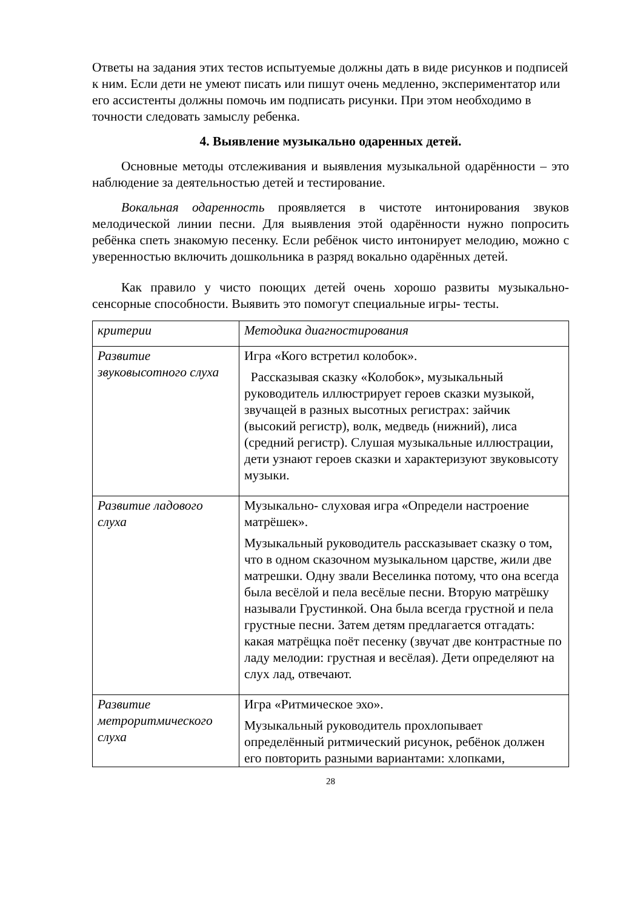Ответы на задания этих тестов испытуемые должны дать в виде рисунков и подписей к ним. Если дети не умеют писать или пишут очень медленно, экспериментатор или его ассистенты должны помочь им подписать рисунки. При этом необходимо в точности следовать замыслу ребенка.
4. Выявление музыкально одаренных детей.
Основные методы отслеживания и выявления музыкальной одарённости – это наблюдение за деятельностью детей и тестирование.
Вокальная одаренность проявляется в чистоте интонирования звуков мелодической линии песни. Для выявления этой одарённости нужно попросить ребёнка спеть знакомую песенку. Если ребёнок чисто интонирует мелодию, можно с уверенностью включить дошкольника в разряд вокально одарённых детей.
Как правило у чисто поющих детей очень хорошо развиты музыкально-сенсорные способности. Выявить это помогут специальные игры- тесты.
| критерии | Методика диагностирования |
| Развитие звуковысотного слуха | Игра «Кого встретил колобок». Рассказывая сказку «Колобок», музыкальный руководитель иллюстрирует героев сказки музыкой, звучащей в разных высотных регистрах: зайчик (высокий регистр), волк, медведь (нижний), лиса (средний регистр). Слушая музыкальные иллюстрации, дети узнают героев сказки и характеризуют звуковысоту музыки. |
| Развитие ладового слуха | Музыкально- слуховая игра «Определи настроение матрёшек». Музыкальный руководитель рассказывает сказку о том, что в одном сказочном музыкальном царстве, жили две матрешки. Одну звали Веселинка потому, что она всегда была весёлой и пела весёлые песни. Вторую матрёшку называли Грустинкой. Она была всегда грустной и пела грустные песни. Затем детям предлагается отгадать: какая матрёщка поёт песенку (звучат две контрастные по ладу мелодии: грустная и весёлая). Дети определяют на слух лад, отвечают. |
| Развитие метроритмического слуха | Игра «Ритмическое эхо». Музыкальный руководитель прохлопывает определённый ритмический рисунок, ребёнок должен его повторить разными вариантами: хлопками, |
28